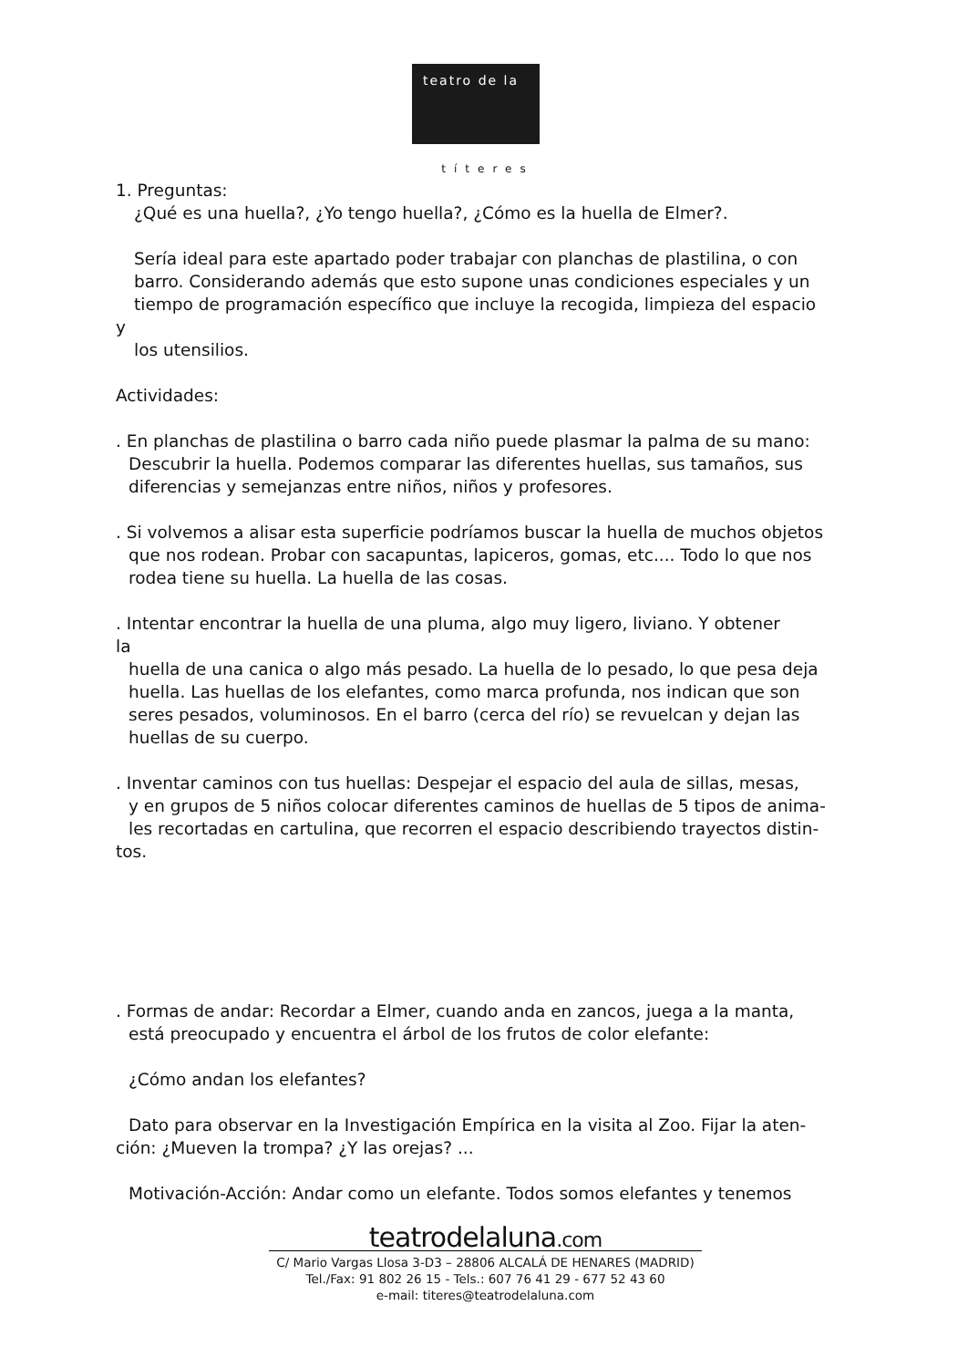teatro de la
títeres
1. Preguntas:
¿Qué es una huella?, ¿Yo tengo huella?, ¿Cómo es la huella de Elmer?.
Sería ideal para este apartado poder trabajar con planchas de plastilina, o con
barro. Considerando además que esto supone unas condiciones especiales y un
tiempo de programación específico que incluye la recogida, limpieza del espacio
y
los utensilios.
Actividades:
. En planchas de plastilina o barro cada niño puede plasmar la palma de su mano:
Descubrir la huella. Podemos comparar las diferentes huellas, sus tamaños, sus
diferencias y semejanzas entre niños, niños y profesores.
. Si volvemos a alisar esta superficie podríamos buscar la huella de muchos objetos
que nos rodean. Probar con sacapuntas, lapiceros, gomas, etc.... Todo lo que nos
rodea tiene su huella. La huella de las cosas.
. Intentar encontrar la huella de una pluma, algo muy ligero, liviano. Y obtener
la
huella de una canica o algo más pesado. La huella de lo pesado, lo que pesa deja
huella. Las huellas de los elefantes, como marca profunda, nos indican que son
seres pesados, voluminosos. En el barro (cerca del río) se revuelcan y dejan las
huellas de su cuerpo.
. Inventar caminos con tus huellas: Despejar el espacio del aula de sillas, mesas,
y en grupos de 5 niños colocar diferentes caminos de huellas de 5 tipos de anima-
les recortadas en cartulina, que recorren el espacio describiendo trayectos distin-
tos.
. Formas de andar: Recordar a Elmer, cuando anda en zancos, juega a la manta,
está preocupado y encuentra el árbol de los frutos de color elefante:
¿Cómo andan los elefantes?
Dato para observar en la Investigación Empírica en la visita al Zoo. Fijar la aten-
ción: ¿Mueven la trompa? ¿Y las orejas? ...
Motivación-Acción: Andar como un elefante. Todos somos elefantes y tenemos
teatrodelaluna.com
C/ Mario Vargas Llosa 3-D3 – 28806 ALCALÁ DE HENARES (MADRID)
Tel./Fax: 91 802 26 15 - Tels.: 607 76 41 29 - 677 52 43 60
e-mail: titeres@teatrodelaluna.com